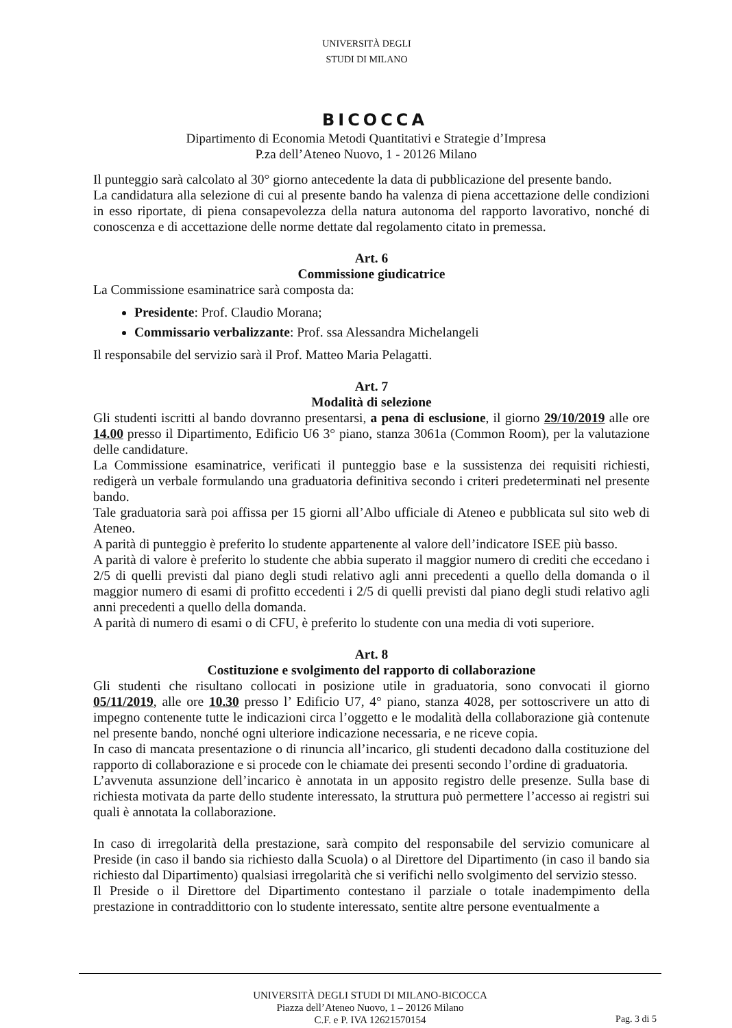UNIVERSITÀ DEGLI STUDI DI MILANO
BICOCCA
Dipartimento di Economia Metodi Quantitativi e Strategie d’Impresa
P.za dell’Ateneo Nuovo, 1 - 20126 Milano
Il punteggio sarà calcolato al 30° giorno antecedente la data di pubblicazione del presente bando.
La candidatura alla selezione di cui al presente bando ha valenza di piena accettazione delle condizioni in esso riportate, di piena consapevolezza della natura autonoma del rapporto lavorativo, nonché di conoscenza e di accettazione delle norme dettate dal regolamento citato in premessa.
Art. 6
Commissione giudicatrice
La Commissione esaminatrice sarà composta da:
Presidente: Prof. Claudio Morana;
Commissario verbalizzante: Prof. ssa Alessandra Michelangeli
Il responsabile del servizio sarà il Prof. Matteo Maria Pelagatti.
Art. 7
Modalità di selezione
Gli studenti iscritti al bando dovranno presentarsi, a pena di esclusione, il giorno 29/10/2019 alle ore 14.00 presso il Dipartimento, Edificio U6 3° piano, stanza 3061a (Common Room), per la valutazione delle candidature.
La Commissione esaminatrice, verificati il punteggio base e la sussistenza dei requisiti richiesti, redigerà un verbale formulando una graduatoria definitiva secondo i criteri predeterminati nel presente bando.
Tale graduatoria sarà poi affissa per 15 giorni all’Albo ufficiale di Ateneo e pubblicata sul sito web di Ateneo.
A parità di punteggio è preferito lo studente appartenente al valore dell’indicatore ISEE più basso.
A parità di valore è preferito lo studente che abbia superato il maggior numero di crediti che eccedano i 2/5 di quelli previsti dal piano degli studi relativo agli anni precedenti a quello della domanda o il maggior numero di esami di profitto eccedenti i 2/5 di quelli previsti dal piano degli studi relativo agli anni precedenti a quello della domanda.
A parità di numero di esami o di CFU, è preferito lo studente con una media di voti superiore.
Art. 8
Costituzione e svolgimento del rapporto di collaborazione
Gli studenti che risultano collocati in posizione utile in graduatoria, sono convocati il giorno 05/11/2019, alle ore 10.30 presso l’ Edificio U7, 4° piano, stanza 4028, per sottoscrivere un atto di impegno contenente tutte le indicazioni circa l’oggetto e le modalità della collaborazione già contenute nel presente bando, nonché ogni ulteriore indicazione necessaria, e ne riceve copia.
In caso di mancata presentazione o di rinuncia all’incarico, gli studenti decadono dalla costituzione del rapporto di collaborazione e si procede con le chiamate dei presenti secondo l’ordine di graduatoria.
L’avvenuta assunzione dell’incarico è annotata in un apposito registro delle presenze. Sulla base di richiesta motivata da parte dello studente interessato, la struttura può permettere l’accesso ai registri sui quali è annotata la collaborazione.
In caso di irregolarità della prestazione, sarà compito del responsabile del servizio comunicare al Preside (in caso il bando sia richiesto dalla Scuola) o al Direttore del Dipartimento (in caso il bando sia richiesto dal Dipartimento) qualsiasi irregolarità che si verifichi nello svolgimento del servizio stesso.
Il Preside o il Direttore del Dipartimento contestano il parziale o totale inadempimento della prestazione in contraddittorio con lo studente interessato, sentite altre persone eventualmente a
UNIVERSITÀ DEGLI STUDI DI MILANO-BICOCCA
Piazza dell’Ateneo Nuovo, 1 – 20126 Milano
C.F. e P. IVA 12621570154
Pag. 3 di 5